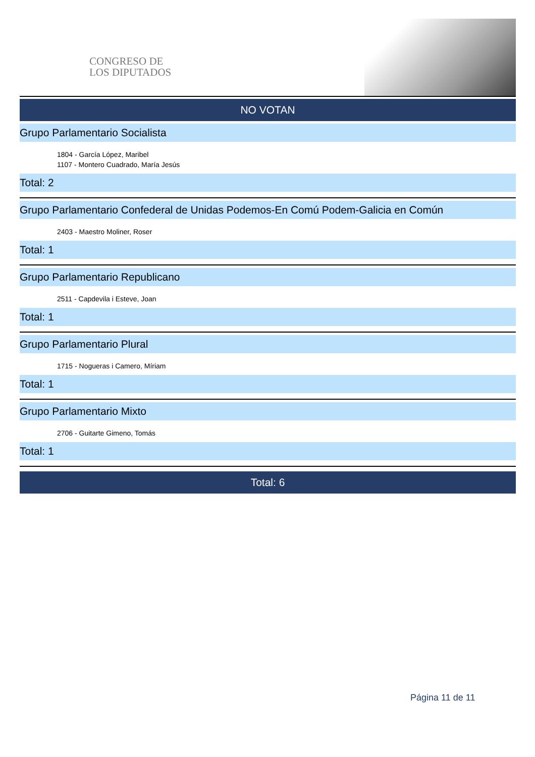CONGRESO DE
LOS DIPUTADOS
NO VOTAN
Grupo Parlamentario Socialista
1804 - García López, Maribel
1107 - Montero Cuadrado, María Jesús
Total: 2
Grupo Parlamentario Confederal de Unidas Podemos-En Comú Podem-Galicia en Común
2403 - Maestro Moliner, Roser
Total: 1
Grupo Parlamentario Republicano
2511 - Capdevila i Esteve, Joan
Total: 1
Grupo Parlamentario Plural
1715 - Nogueras i Camero, Míriam
Total: 1
Grupo Parlamentario Mixto
2706 - Guitarte Gimeno, Tomás
Total: 1
Total: 6
Página 11 de 11